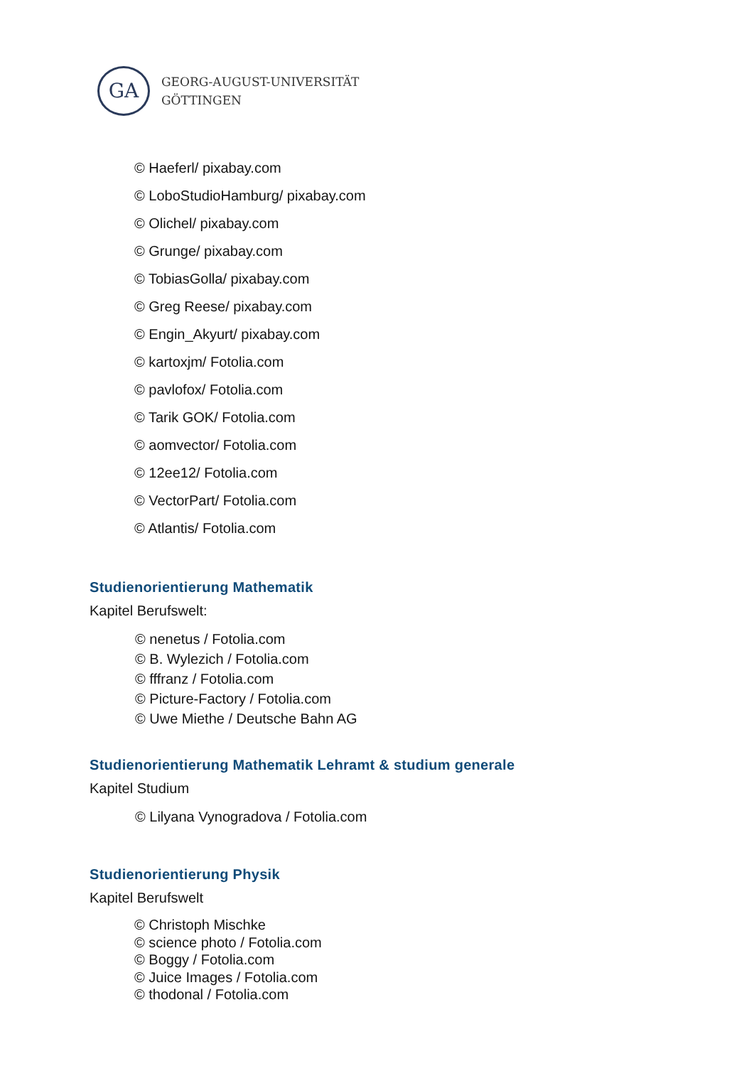GA
GEORG-AUGUST-UNIVERSITÄT
GÖTTINGEN
© Haeferl/ pixabay.com
© LoboStudioHamburg/ pixabay.com
© Olichel/ pixabay.com
© Grunge/ pixabay.com
© TobiasGolla/ pixabay.com
© Greg Reese/ pixabay.com
© Engin_Akyurt/ pixabay.com
© kartoxjm/ Fotolia.com
© pavlofox/ Fotolia.com
© Tarik GOK/ Fotolia.com
© aomvector/ Fotolia.com
© 12ee12/ Fotolia.com
© VectorPart/ Fotolia.com
© Atlantis/ Fotolia.com
Studienorientierung Mathematik
Kapitel Berufswelt:
© nenetus / Fotolia.com
© B. Wylezich / Fotolia.com
© fffranz / Fotolia.com
© Picture-Factory / Fotolia.com
© Uwe Miethe / Deutsche Bahn AG
Studienorientierung Mathematik Lehramt & studium generale
Kapitel Studium
© Lilyana Vynogradova / Fotolia.com
Studienorientierung Physik
Kapitel Berufswelt
© Christoph Mischke
© science photo / Fotolia.com
© Boggy / Fotolia.com
© Juice Images / Fotolia.com
© thodonal / Fotolia.com